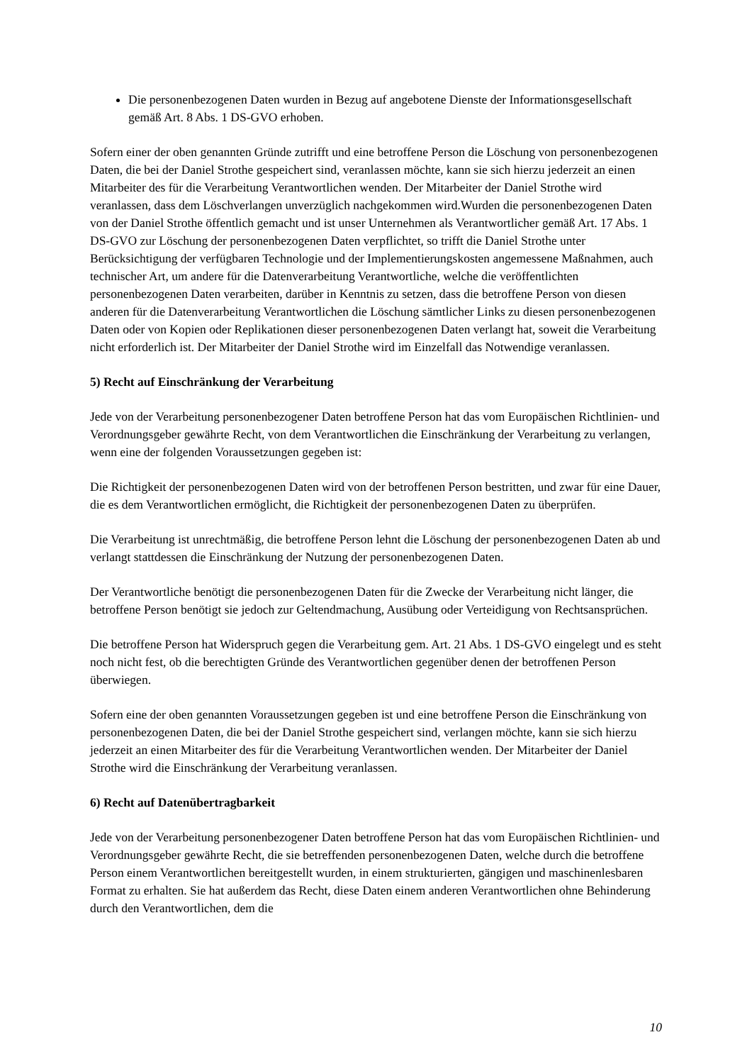Die personenbezogenen Daten wurden in Bezug auf angebotene Dienste der Informationsgesellschaft gemäß Art. 8 Abs. 1 DS-GVO erhoben.
Sofern einer der oben genannten Gründe zutrifft und eine betroffene Person die Löschung von personenbezogenen Daten, die bei der Daniel Strothe gespeichert sind, veranlassen möchte, kann sie sich hierzu jederzeit an einen Mitarbeiter des für die Verarbeitung Verantwortlichen wenden. Der Mitarbeiter der Daniel Strothe wird veranlassen, dass dem Löschverlangen unverzüglich nachgekommen wird.Wurden die personenbezogenen Daten von der Daniel Strothe öffentlich gemacht und ist unser Unternehmen als Verantwortlicher gemäß Art. 17 Abs. 1 DS-GVO zur Löschung der personenbezogenen Daten verpflichtet, so trifft die Daniel Strothe unter Berücksichtigung der verfügbaren Technologie und der Implementierungskosten angemessene Maßnahmen, auch technischer Art, um andere für die Datenverarbeitung Verantwortliche, welche die veröffentlichten personenbezogenen Daten verarbeiten, darüber in Kenntnis zu setzen, dass die betroffene Person von diesen anderen für die Datenverarbeitung Verantwortlichen die Löschung sämtlicher Links zu diesen personenbezogenen Daten oder von Kopien oder Replikationen dieser personenbezogenen Daten verlangt hat, soweit die Verarbeitung nicht erforderlich ist. Der Mitarbeiter der Daniel Strothe wird im Einzelfall das Notwendige veranlassen.
5) Recht auf Einschränkung der Verarbeitung
Jede von der Verarbeitung personenbezogener Daten betroffene Person hat das vom Europäischen Richtlinien- und Verordnungsgeber gewährte Recht, von dem Verantwortlichen die Einschränkung der Verarbeitung zu verlangen, wenn eine der folgenden Voraussetzungen gegeben ist:
Die Richtigkeit der personenbezogenen Daten wird von der betroffenen Person bestritten, und zwar für eine Dauer, die es dem Verantwortlichen ermöglicht, die Richtigkeit der personenbezogenen Daten zu überprüfen.
Die Verarbeitung ist unrechtmäßig, die betroffene Person lehnt die Löschung der personenbezogenen Daten ab und verlangt stattdessen die Einschränkung der Nutzung der personenbezogenen Daten.
Der Verantwortliche benötigt die personenbezogenen Daten für die Zwecke der Verarbeitung nicht länger, die betroffene Person benötigt sie jedoch zur Geltendmachung, Ausübung oder Verteidigung von Rechtsansprüchen.
Die betroffene Person hat Widerspruch gegen die Verarbeitung gem. Art. 21 Abs. 1 DS-GVO eingelegt und es steht noch nicht fest, ob die berechtigten Gründe des Verantwortlichen gegenüber denen der betroffenen Person überwiegen.
Sofern eine der oben genannten Voraussetzungen gegeben ist und eine betroffene Person die Einschränkung von personenbezogenen Daten, die bei der Daniel Strothe gespeichert sind, verlangen möchte, kann sie sich hierzu jederzeit an einen Mitarbeiter des für die Verarbeitung Verantwortlichen wenden. Der Mitarbeiter der Daniel Strothe wird die Einschränkung der Verarbeitung veranlassen.
6) Recht auf Datenübertragbarkeit
Jede von der Verarbeitung personenbezogener Daten betroffene Person hat das vom Europäischen Richtlinien- und Verordnungsgeber gewährte Recht, die sie betreffenden personenbezogenen Daten, welche durch die betroffene Person einem Verantwortlichen bereitgestellt wurden, in einem strukturierten, gängigen und maschinenlesbaren Format zu erhalten. Sie hat außerdem das Recht, diese Daten einem anderen Verantwortlichen ohne Behinderung durch den Verantwortlichen, dem die
10